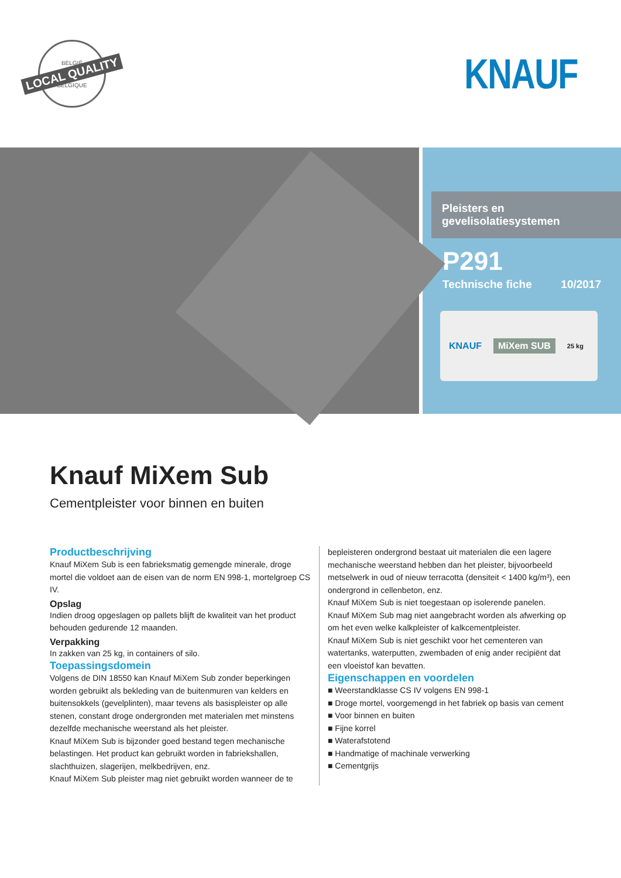BELGIË
LOCAL QUALITY
BELGIQUE
KNAUF
Pleisters en gevelisolatiesystemen
P291
Technische fiche 10/2017
KNAUF MiXem SUB 25 kg
Knauf MiXem Sub
Cementpleister voor binnen en buiten
Productbeschrijving
Knauf MiXem Sub is een fabrieksmatig gemengde minerale, droge mortel die voldoet aan de eisen van de norm EN 998-1, mortelgroep CS IV.
Opslag
Indien droog opgeslagen op pallets blijft de kwaliteit van het product behouden gedurende 12 maanden.
Verpakking
In zakken van 25 kg, in containers of silo.
Toepassingsdomein
Volgens de DIN 18550 kan Knauf MiXem Sub zonder beperkingen worden gebruikt als bekleding van de buitenmuren van kelders en buitensokkels (gevelplinten), maar tevens als basispleister op alle stenen, constant droge ondergronden met materialen met minstens dezelfde mechanische weerstand als het pleister.
Knauf MiXem Sub is bijzonder goed bestand tegen mechanische belastingen. Het product kan gebruikt worden in fabriekshallen, slachthuizen, slagerijen, melkbedrijven, enz.
Knauf MiXem Sub pleister mag niet gebruikt worden wanneer de te
bepleisteren ondergrond bestaat uit materialen die een lagere mechanische weerstand hebben dan het pleister, bijvoorbeeld metselwerk in oud of nieuw terracotta (densiteit < 1400 kg/m³), een ondergrond in cellenbeton, enz.
Knauf MiXem Sub is niet toegestaan op isolerende panelen.
Knauf MiXem Sub mag niet aangebracht worden als afwerking op om het even welke kalkpleister of kalkcementpleister.
Knauf MiXem Sub is niet geschikt voor het cementeren van watertanks, waterputten, zwembaden of enig ander recipiënt dat een vloeistof kan bevatten.
Eigenschappen en voordelen
■ Weerstandklasse CS IV volgens EN 998-1
■ Droge mortel, voorgemengd in het fabriek op basis van cement
■ Voor binnen en buiten
■ Fijne korrel
■ Waterafstotend
■ Handmatige of machinale verwerking
■ Cementgrijs